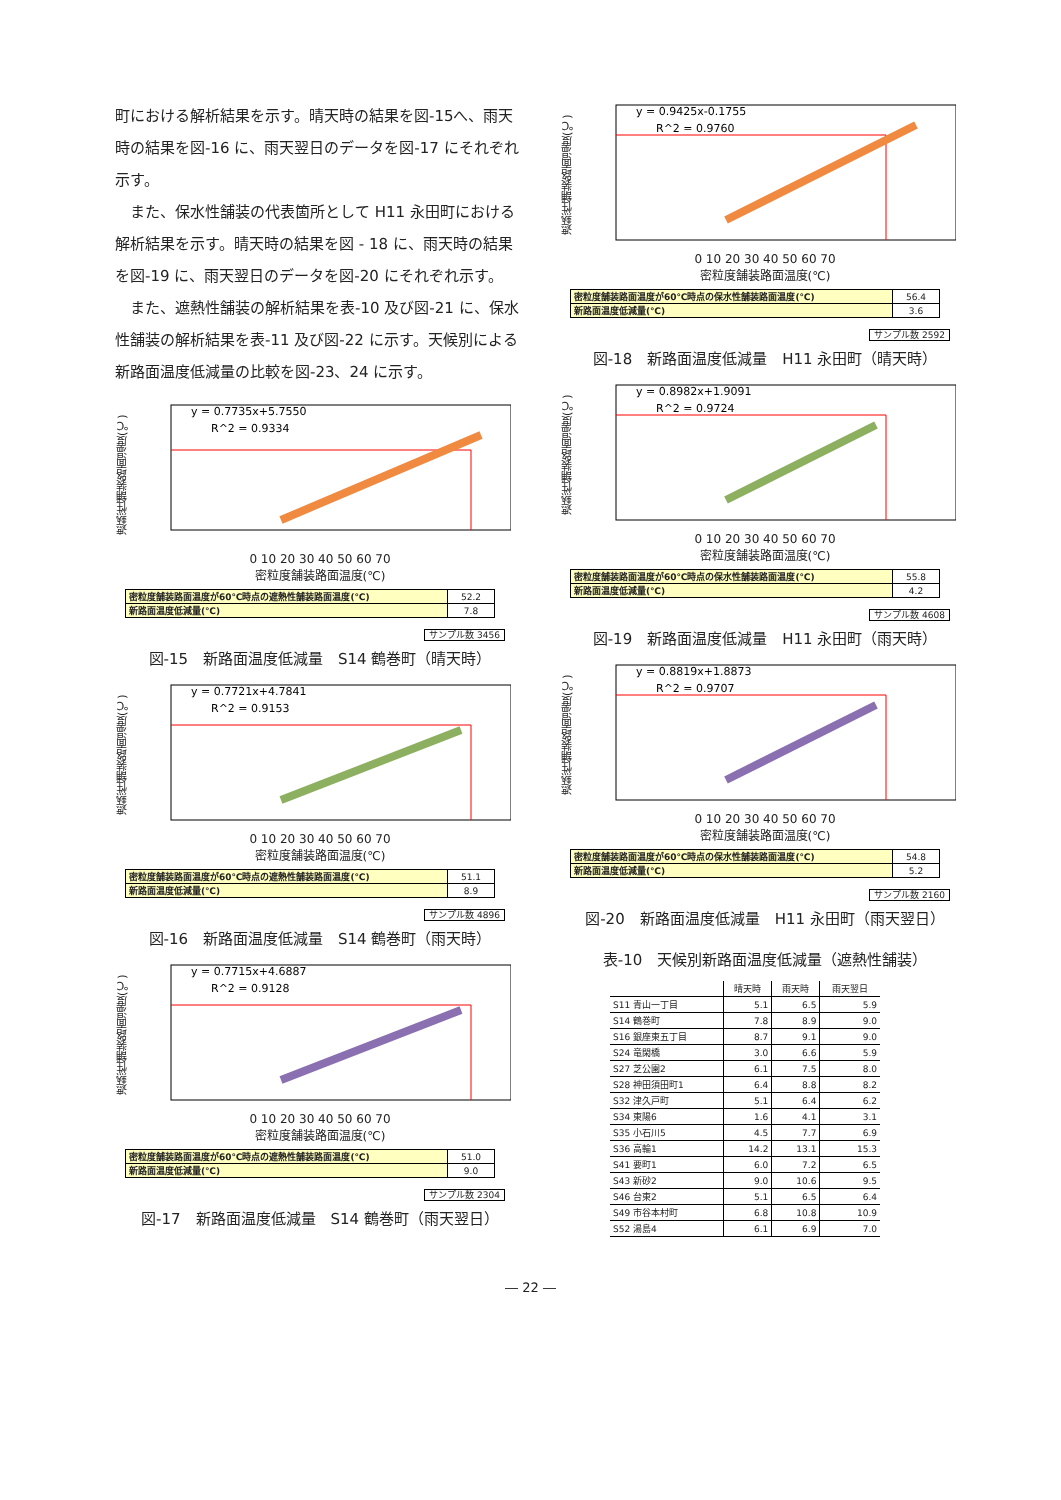町における解析結果を示す。晴天時の結果を図-15へ、雨天時の結果を図-16 に、雨天翌日のデータを図-17 にそれぞれ示す。
　また、保水性舗装の代表箇所として H11 永田町における解析結果を示す。晴天時の結果を図 - 18 に、雨天時の結果を図-19 に、雨天翌日のデータを図-20 にそれぞれ示す。
　また、遮熱性舗装の解析結果を表-10 及び図-21 に、保水性舗装の解析結果を表-11 及び図-22 に示す。天候別による新路面温度低減量の比較を図-23、24 に示す。
遮熱性舗装路面温度(℃)
y = 0.7735x+5.7550
R^2 = 0.9334
0 10 20 30 40 50 60 70
密粒度舗装路面温度(℃)
| 密粒度舗装路面温度が60℃時点の遮熱性舗装路面温度(℃) | 52.2 |
| 新路面温度低減量(℃) | 7.8 |
サンプル数 3456
図-15　新路面温度低減量　S14 鶴巻町（晴天時）
遮熱性舗装路面温度(℃)
y = 0.7721x+4.7841
R^2 = 0.9153
0 10 20 30 40 50 60 70
密粒度舗装路面温度(℃)
| 密粒度舗装路面温度が60℃時点の遮熱性舗装路面温度(℃) | 51.1 |
| 新路面温度低減量(℃) | 8.9 |
サンプル数 4896
図-16　新路面温度低減量　S14 鶴巻町（雨天時）
遮熱性舗装路面温度(℃)
y = 0.7715x+4.6887
R^2 = 0.9128
0 10 20 30 40 50 60 70
密粒度舗装路面温度(℃)
| 密粒度舗装路面温度が60℃時点の遮熱性舗装路面温度(℃) | 51.0 |
| 新路面温度低減量(℃) | 9.0 |
サンプル数 2304
図-17　新路面温度低減量　S14 鶴巻町（雨天翌日）
遮熱性舗装路面温度(℃)
y = 0.9425x-0.1755
R^2 = 0.9760
0 10 20 30 40 50 60 70
密粒度舗装路面温度(℃)
| 密粒度舗装路面温度が60℃時点の保水性舗装路面温度(℃) | 56.4 |
| 新路面温度低減量(℃) | 3.6 |
サンプル数 2592
図-18　新路面温度低減量　H11 永田町（晴天時）
遮熱性舗装路面温度(℃)
y = 0.8982x+1.9091
R^2 = 0.9724
0 10 20 30 40 50 60 70
密粒度舗装路面温度(℃)
| 密粒度舗装路面温度が60℃時点の保水性舗装路面温度(℃) | 55.8 |
| 新路面温度低減量(℃) | 4.2 |
サンプル数 4608
図-19　新路面温度低減量　H11 永田町（雨天時）
遮熱性舗装路面温度(℃)
y = 0.8819x+1.8873
R^2 = 0.9707
0 10 20 30 40 50 60 70
密粒度舗装路面温度(℃)
| 密粒度舗装路面温度が60℃時点の保水性舗装路面温度(℃) | 54.8 |
| 新路面温度低減量(℃) | 5.2 |
サンプル数 2160
図-20　新路面温度低減量　H11 永田町（雨天翌日）
表-10　天候別新路面温度低減量（遮熱性舗装）
| | 晴天時 | 雨天時 | 雨天翌日 |
| --- | --- | --- | --- |
| S11 青山一丁目 | 5.1 | 6.5 | 5.9 |
| S14 鶴巻町 | 7.8 | 8.9 | 9.0 |
| S16 銀座東五丁目 | 8.7 | 9.1 | 9.0 |
| S24 竜閑橋 | 3.0 | 6.6 | 5.9 |
| S27 芝公園2 | 6.1 | 7.5 | 8.0 |
| S28 神田須田町1 | 6.4 | 8.8 | 8.2 |
| S32 津久戸町 | 5.1 | 6.4 | 6.2 |
| S34 東陽6 | 1.6 | 4.1 | 3.1 |
| S35 小石川5 | 4.5 | 7.7 | 6.9 |
| S36 高輪1 | 14.2 | 13.1 | 15.3 |
| S41 要町1 | 6.0 | 7.2 | 6.5 |
| S43 新砂2 | 9.0 | 10.6 | 9.5 |
| S46 台東2 | 5.1 | 6.5 | 6.4 |
| S49 市谷本村町 | 6.8 | 10.8 | 10.9 |
| S52 湯島4 | 6.1 | 6.9 | 7.0 |
― 22 ―